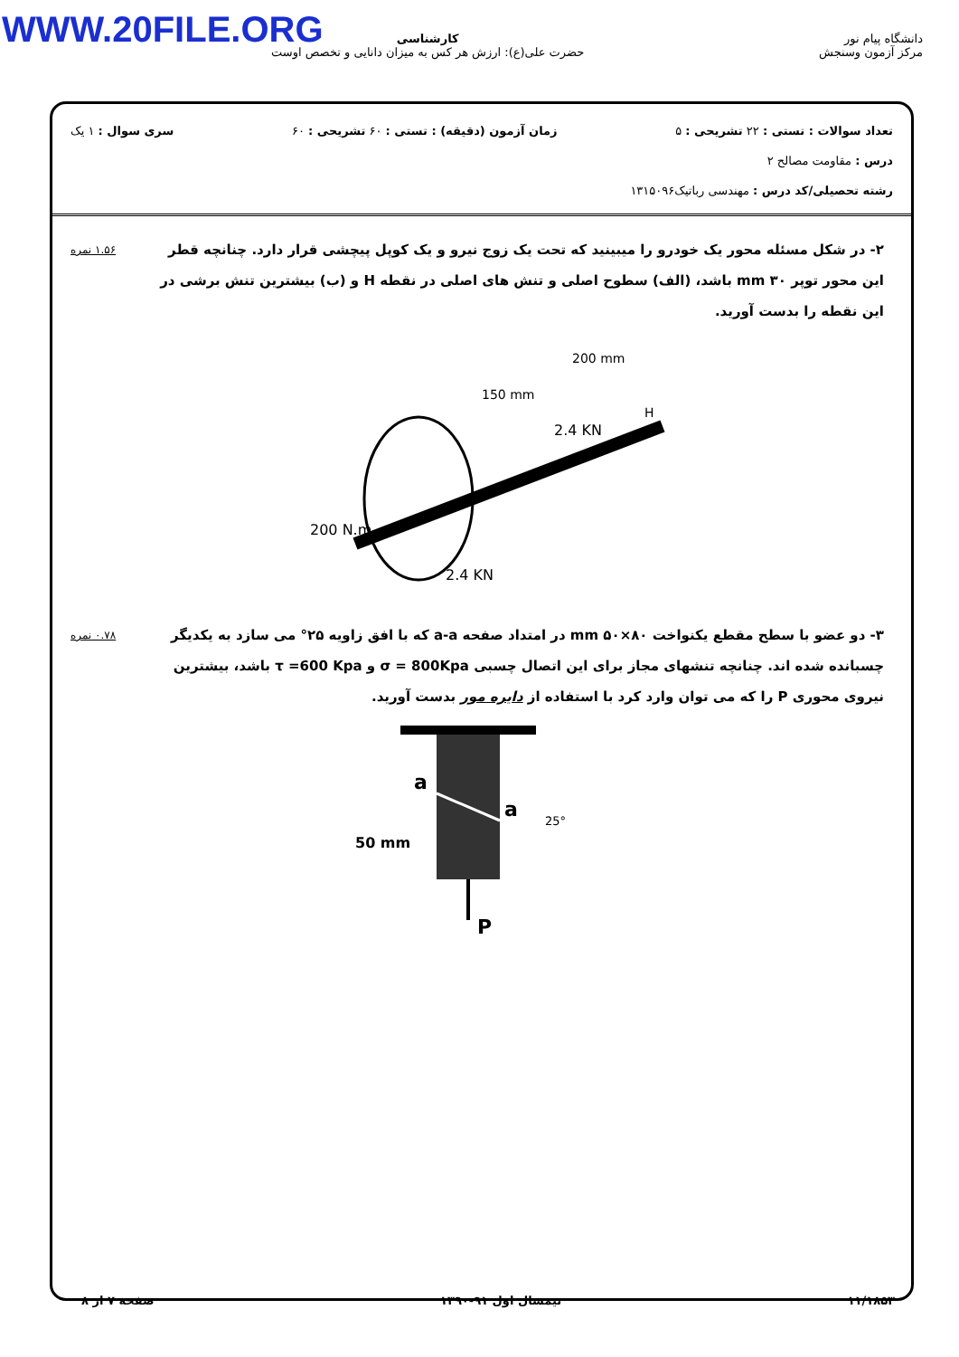WWW.20FILE.ORG
دانشگاه پیام نور
مرکز آزمون وسنجش
کارشناسی
حضرت علی(ع): ارزش هر کس به میزان دانایی و تخصص اوست
تعداد سوالات : تستی : ۲۲ تشریحی : ۵ زمان آزمون (دقیقه) : تستی : ۶۰ تشریحی : ۶۰ سری سوال : ۱ یک
درس : مقاومت مصالح ۲
رشته تحصیلی/کد درس : مهندسی رباتیک۱۳۱۵۰۹۶
۲- در شکل مسئله محور یک خودرو را میبینید که تحت یک زوج نیرو و یک کوپل پیچشی قرار دارد. چنانچه قطر این محور توپر ۳۰ mm باشد، (الف) سطوح اصلی و تنش های اصلی در نقطه H و (ب) بیشترین تنش برشی در این نقطه را بدست آورید.
۱.۵۶ نمره
200 mm
150 mm
2.4 KN
H
200 N.m
2.4 KN
۳- دو عضو با سطح مقطع یکنواخت mm ۵۰×۸۰ در امتداد صفحه a-a که با افق زاویه ۲۵° می سازد به یکدیگر چسبانده شده اند. چنانچه تنشهای مجاز برای این اتصال چسبی σ = 800Kpa و τ =600 Kpa باشد، بیشترین نیروی محوری P را که می توان وارد کرد با استفاده از دایره مور بدست آورید.
۰.۷۸ نمره
a
a
25°
50 mm
P
۱۱/۱۸۵۳ نیمسال اول ۹۱-۱۳۹۰ صفحه ۷ از ۸